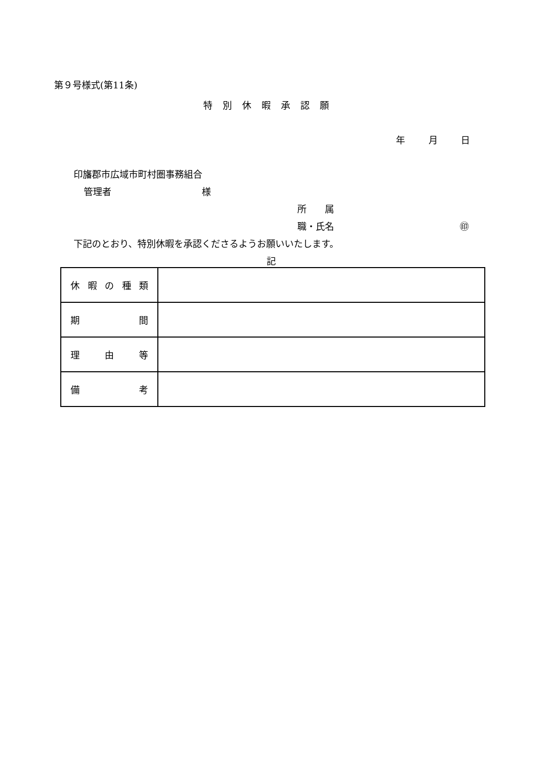第９号様式(第11条)
特別休暇承認願
年 月 日
印旛郡市広域市町村圏事務組合
管理者 様
所　　属
職・氏名 ㊞
下記のとおり、特別休暇を承認くださるようお願いいたします。
記
| 休 暇 の 種 類 | |
| 期 間 | |
| 理 由 等 | |
| 備 考 | |